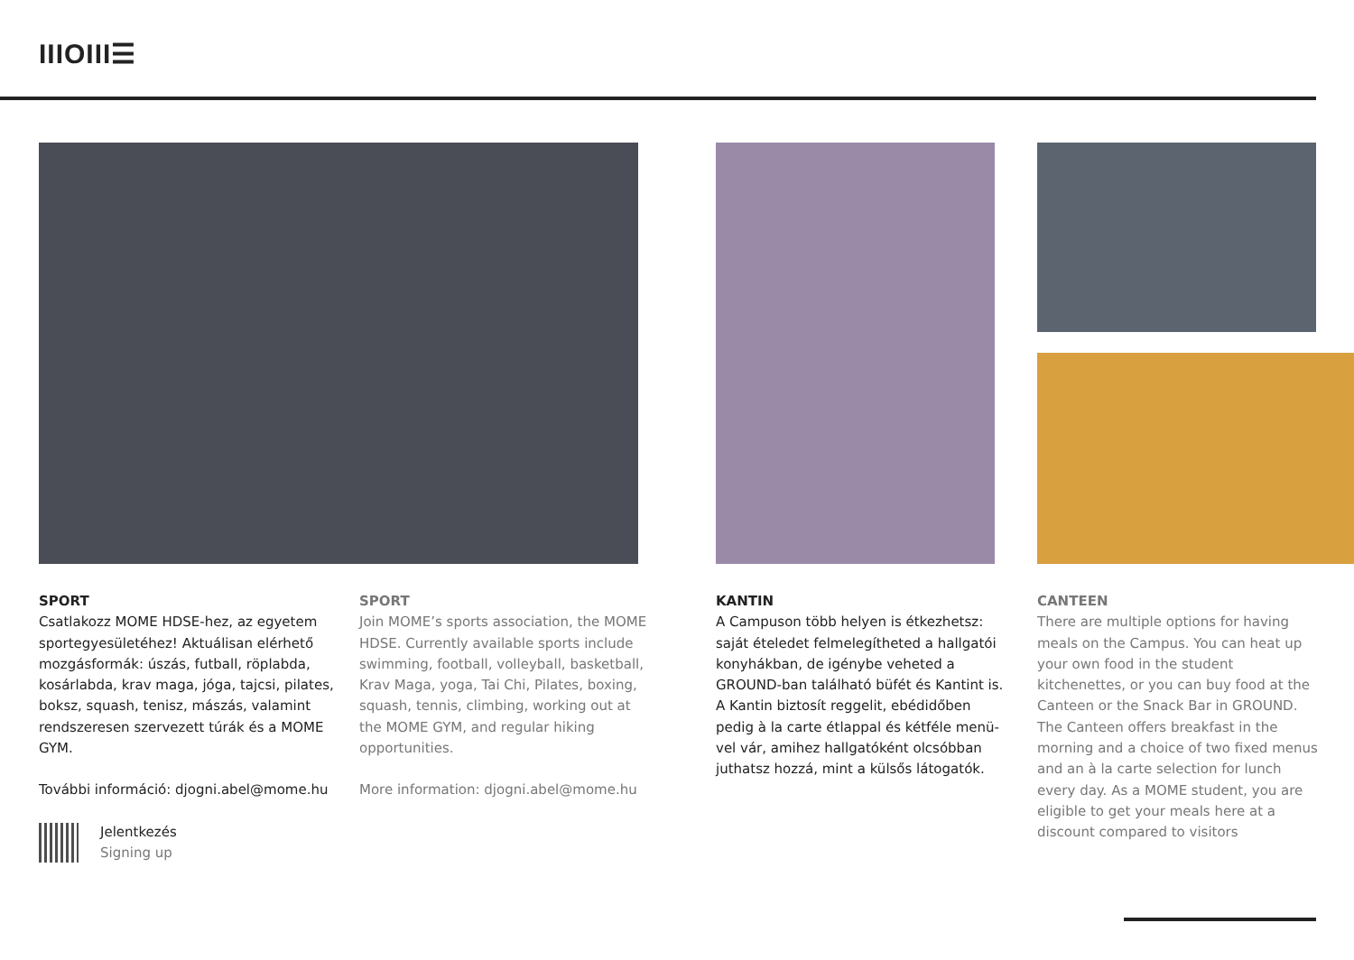IIIOIII☰
SPORT
Csatlakozz MOME HDSE-hez, az egyetem sportegyesületéhez! Aktuálisan elérhető mozgásformák: úszás, futball, röplabda, kosárlabda, krav maga, jóga, tajcsi, pilates, boksz, squash, tenisz, mászás, valamint rendszeresen szervezett túrák és a MOME GYM.
További információ: djogni.abel@mome.hu
Jelentkezés
Signing up
SPORT
Join MOME’s sports association, the MOME HDSE. Currently available sports include swimming, football, volleyball, basketball, Krav Maga, yoga, Tai Chi, Pilates, boxing, squash, tennis, climbing, working out at the MOME GYM, and regular hiking opportunities.
More information: djogni.abel@mome.hu
KANTIN
A Campuson több helyen is étkezhetsz: saját ételedet felmelegítheted a hallga­tói konyhákban, de igénybe veheted a GROUND-ban található büfét és Kantint is. A Kantin biztosít reggelit, ebédidőben pedig à la carte étlappal és kétféle menü­vel vár, amihez hallgatóként olcsóbban juthatsz hozzá, mint a külsős látogatók.
CANTEEN
There are multiple options for having meals on the Campus. You can heat up your own food in the student kitchenettes, or you can buy food at the Canteen or the Snack Bar in GROUND. The Canteen offers breakfast in the morning and a choice of two fixed menus and an à la carte selection for lunch every day. As a MOME student, you are eligible to get your meals here at a discount compared to visitors